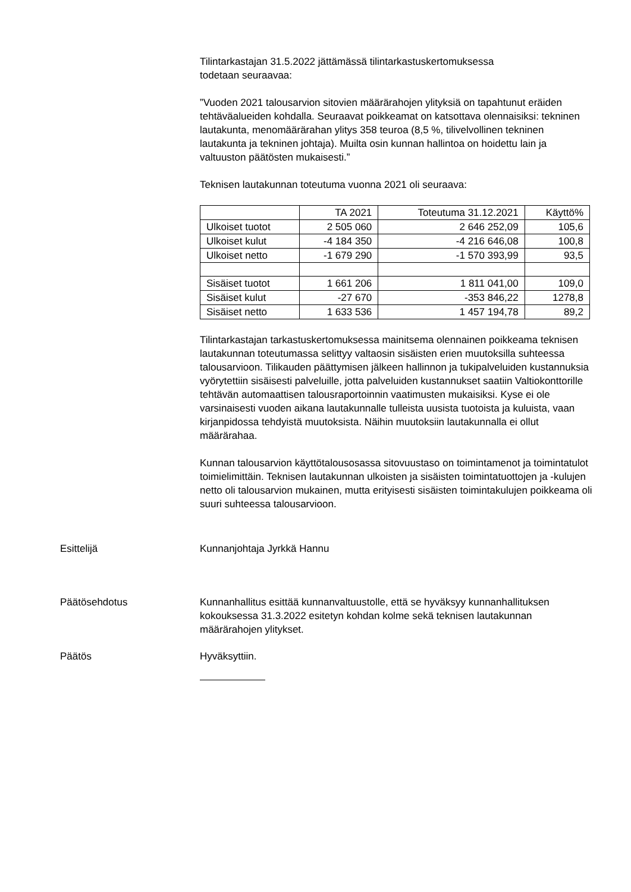Tilintarkastajan 31.5.2022 jättämässä tilintarkastuskertomuksessa
todetaan seuraavaa:
”Vuoden 2021 talousarvion sitovien määrärahojen ylityksiä on tapahtunut eräiden tehtäväalueiden kohdalla. Seuraavat poikkeamat on katsottava olennaisiksi: tekninen lautakunta, menomäärärahan ylitys 358 teuroa (8,5 %, tilivelvollinen tekninen lautakunta ja tekninen johtaja). Muilta osin kunnan hallintoa on hoidettu lain ja valtuuston päätösten mukaisesti.”
Teknisen lautakunnan toteutuma vuonna 2021 oli seuraava:
| | TA 2021 | Toteutuma 31.12.2021 | Käyttö% |
| Ulkoiset tuotot | 2 505 060 | 2 646 252,09 | 105,6 |
| Ulkoiset kulut | -4 184 350 | -4 216 646,08 | 100,8 |
| Ulkoiset netto | -1 679 290 | -1 570 393,99 | 93,5 |
| Sisäiset tuotot | 1 661 206 | 1 811 041,00 | 109,0 |
| Sisäiset kulut | -27 670 | -353 846,22 | 1278,8 |
| Sisäiset netto | 1 633 536 | 1 457 194,78 | 89,2 |
Tilintarkastajan tarkastuskertomuksessa mainitsema olennainen poikkeama teknisen lautakunnan toteutumassa selittyy valtaosin sisäisten erien muutoksilla suhteessa talousarvioon. Tilikauden päättymisen jälkeen hallinnon ja tukipalveluiden kustannuksia vyörytettiin sisäisesti palveluille, jotta palveluiden kustannukset saatiin Valtiokonttorille tehtävän automaattisen talousraportoinnin vaatimusten mukaisiksi. Kyse ei ole varsinaisesti vuoden aikana lautakunnalle tulleista uusista tuotoista ja kuluista, vaan kirjanpidossa tehdyistä muutoksista. Näihin muutoksiin lautakunnalla ei ollut määrärahaa.
Kunnan talousarvion käyttötalousosassa sitovuustaso on toimintamenot ja toimintatulot toimielimittäin. Teknisen lautakunnan ulkoisten ja sisäisten toimintatuottojen ja -kulujen netto oli talousarvion mukainen, mutta erityisesti sisäisten toimintakulujen poikkeama oli suuri suhteessa talousarvioon.
Esittelijä Kunnanjohtaja Jyrkkä Hannu
Päätösehdotus Kunnanhallitus esittää kunnanvaltuustolle, että se hyväksyy kunnanhallituksen kokouksessa 31.3.2022 esitetyn kohdan kolme sekä teknisen lautakunnan määrärahojen ylitykset.
Päätös Hyväksyttiin.